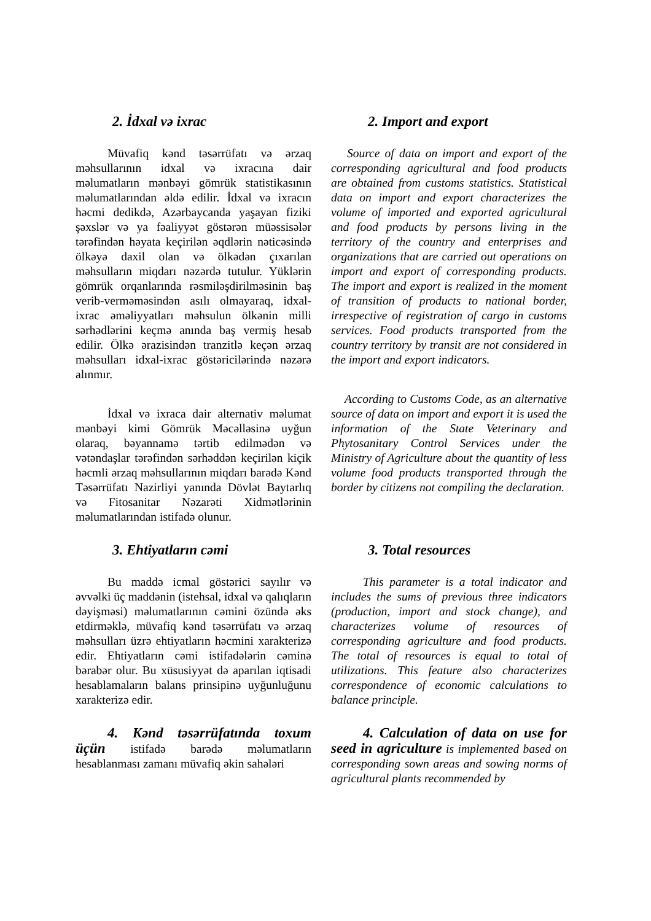2. İdxal və ixrac
Müvafiq kənd təsərrüfatı və ərzaq məhsullarının idxal və ixracına dair məlumatların mənbəyi gömrük statistikasının məlumatlarından əldə edilir. İdxal və ixracın həcmi dedikdə, Azərbaycanda yaşayan fiziki şəxslər və ya fəaliyyət göstərən müəssisələr tərəfindən həyata keçirilən əqdlərin nəticəsində ölkəyə daxil olan və ölkədən çıxarılan məhsulların miqdarı nəzərdə tutulur. Yüklərin gömrük orqanlarında rəsmiləşdirilməsinin baş verib-verməməsindən asılı olmayaraq, idxal-ixrac əməliyyatları məhsulun ölkənin milli sərhədlərini keçmə anında baş vermiş hesab edilir. Ölkə ərazisindən tranzitlə keçən ərzaq məhsulları idxal-ixrac göstəricilərində nəzərə alınmır.
İdxal və ixraca dair alternativ məlumat mənbəyi kimi Gömrük Məcəlləsinə uyğun olaraq, bəyannamə tərtib edilmədən və vətəndaşlar tərəfindən sərhəddən keçirilən kiçik həcmli ərzaq məhsullarının miqdarı barədə Kənd Təsərrüfatı Nazirliyi yanında Dövlət Baytarlıq və Fitosanitar Nəzarəti Xidmətlərinin məlumatlarından istifadə olunur.
2. Import and export
Source of data on import and export of the corresponding agricultural and food products are obtained from customs statistics. Statistical data on import and export characterizes the volume of imported and exported agricultural and food products by persons living in the territory of the country and enterprises and organizations that are carried out operations on import and export of corresponding products. The import and export is realized in the moment of transition of products to national border, irrespective of registration of cargo in customs services. Food products transported from the country territory by transit are not considered in the import and export indicators.
According to Customs Code, as an alternative source of data on import and export it is used the information of the State Veterinary and Phytosanitary Control Services under the Ministry of Agriculture about the quantity of less volume food products transported through the border by citizens not compiling the declaration.
3. Ehtiyatların cəmi
Bu maddə icmal göstərici sayılır və əvvəlki üç maddənin (istehsal, idxal və qalıqların dəyişməsi) məlumatlarının cəmini özündə əks etdirməklə, müvafiq kənd təsərrüfatı və ərzaq məhsulları üzrə ehtiyatların həcmini xarakterizə edir. Ehtiyatların cəmi istifadələrin cəminə bərabər olur. Bu xüsusiyyət də aparılan iqtisadi hesablamaların balans prinsipinə uyğunluğunu xarakterizə edir.
3. Total resources
This parameter is a total indicator and includes the sums of previous three indicators (production, import and stock change), and characterizes volume of resources of corresponding agriculture and food products. The total of resources is equal to total of utilizations. This feature also characterizes correspondence of economic calculations to balance principle.
4. Kənd təsərrüfatında toxum üçün istifadə barədə məlumatların hesablanması zamanı müvafiq əkin sahələri
4. Calculation of data on use for seed in agriculture is implemented based on corresponding sown areas and sowing norms of agricultural plants recommended by